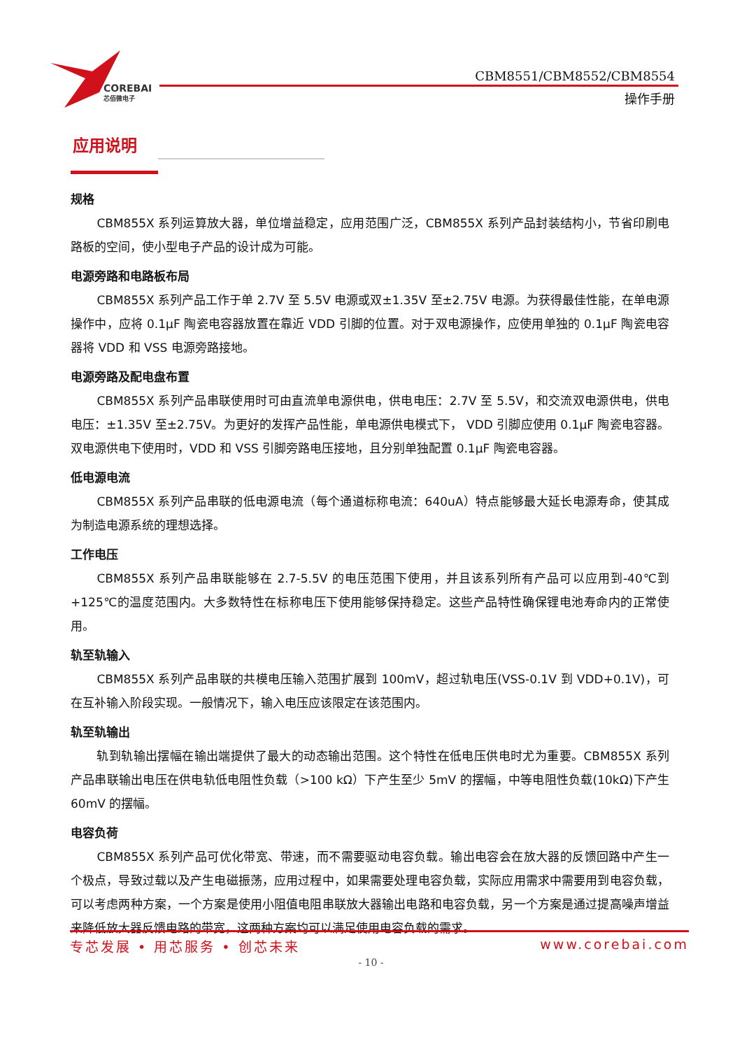COREBAI
芯佰微电子
CBM8551/CBM8552/CBM8554
操作手册
应用说明
规格
CBM855X 系列运算放大器，单位增益稳定，应用范围广泛，CBM855X 系列产品封装结构小，节省印刷电路板的空间，使小型电子产品的设计成为可能。
电源旁路和电路板布局
CBM855X 系列产品工作于单 2.7V 至 5.5V 电源或双±1.35V 至±2.75V 电源。为获得最佳性能，在单电源操作中，应将 0.1µF 陶瓷电容器放置在靠近 VDD 引脚的位置。对于双电源操作，应使用单独的 0.1µF 陶瓷电容器将 VDD 和 VSS 电源旁路接地。
电源旁路及配电盘布置
CBM855X 系列产品串联使用时可由直流单电源供电，供电电压：2.7V 至 5.5V，和交流双电源供电，供电电压：±1.35V 至±2.75V。为更好的发挥产品性能，单电源供电模式下， VDD 引脚应使用 0.1µF 陶瓷电容器。双电源供电下使用时，VDD 和 VSS 引脚旁路电压接地，且分别单独配置 0.1µF 陶瓷电容器。
低电源电流
CBM855X 系列产品串联的低电源电流（每个通道标称电流：640uA）特点能够最大延长电源寿命，使其成为制造电源系统的理想选择。
工作电压
CBM855X 系列产品串联能够在 2.7-5.5V 的电压范围下使用，并且该系列所有产品可以应用到-40℃到 +125℃的温度范围内。大多数特性在标称电压下使用能够保持稳定。这些产品特性确保锂电池寿命内的正常使用。
轨至轨输入
CBM855X 系列产品串联的共模电压输入范围扩展到 100mV，超过轨电压(VSS-0.1V 到 VDD+0.1V)，可在互补输入阶段实现。一般情况下，输入电压应该限定在该范围内。
轨至轨输出
轨到轨输出摆幅在输出端提供了最大的动态输出范围。这个特性在低电压供电时尤为重要。CBM855X 系列产品串联输出电压在供电轨低电阻性负载（>100 kΩ）下产生至少 5mV 的摆幅，中等电阻性负载(10kΩ)下产生 60mV 的摆幅。
电容负荷
CBM855X 系列产品可优化带宽、带速，而不需要驱动电容负载。输出电容会在放大器的反馈回路中产生一个极点，导致过载以及产生电磁振荡，应用过程中，如果需要处理电容负载，实际应用需求中需要用到电容负载，可以考虑两种方案，一个方案是使用小阻值电阻串联放大器输出电路和电容负载，另一个方案是通过提高噪声增益来降低放大器反馈电路的带宽，这两种方案均可以满足使用电容负载的需求。
专芯发展 • 用芯服务 • 创芯未来 www.corebai.com
- 10 -